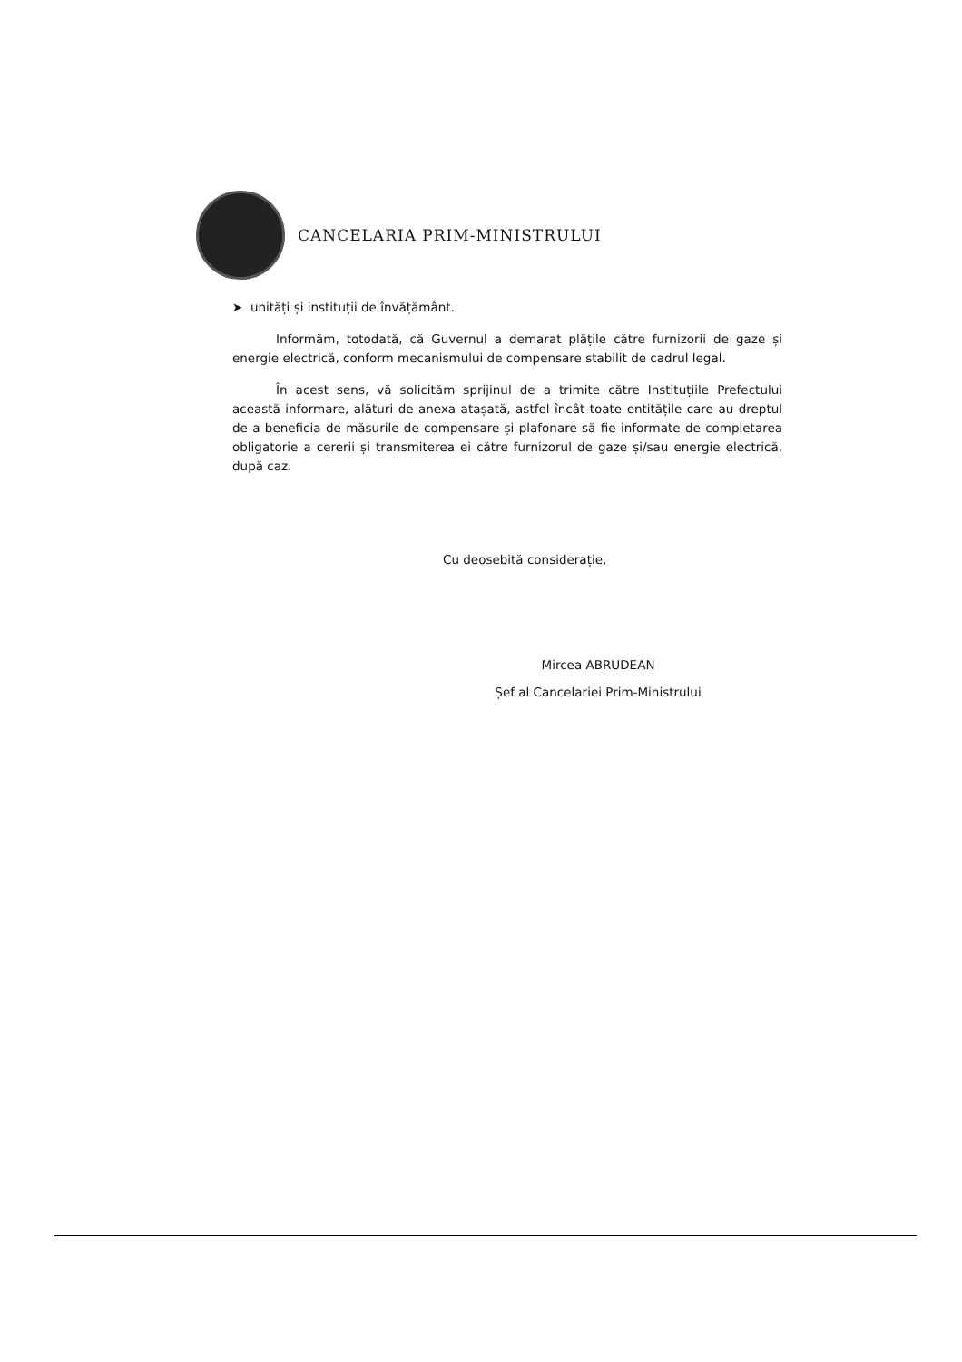CANCELARIA PRIM-MINISTRULUI
➤ unități și instituții de învățământ.
Informăm, totodată, că Guvernul a demarat plățile către furnizorii de gaze și energie electrică, conform mecanismului de compensare stabilit de cadrul legal.
În acest sens, vă solicităm sprijinul de a trimite către Instituțiile Prefectului această informare, alături de anexa atașată, astfel încât toate entitățile care au dreptul de a beneficia de măsurile de compensare și plafonare să fie informate de completarea obligatorie a cererii și transmiterea ei către furnizorul de gaze și/sau energie electrică, după caz.
Cu deosebită considerație,
Mircea ABRUDEAN
Șef al Cancelariei Prim-Ministrului